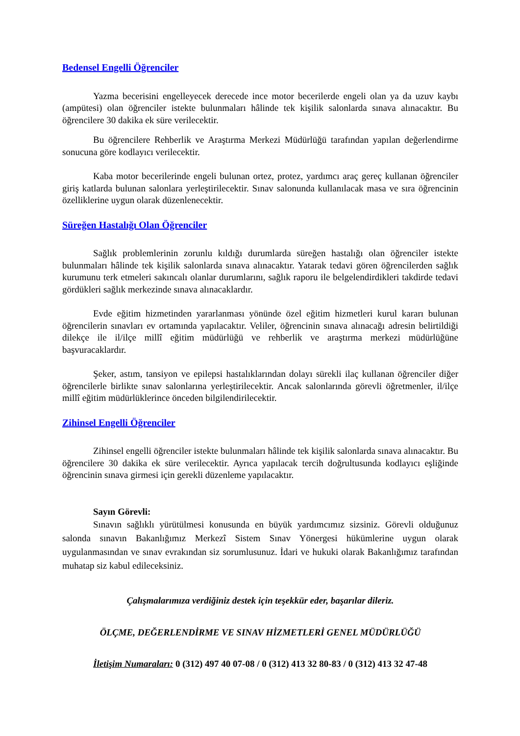Bedensel Engelli Öğrenciler
Yazma becerisini engelleyecek derecede ince motor becerilerde engeli olan ya da uzuv kaybı (ampütesi) olan öğrenciler istekte bulunmaları hâlinde tek kişilik salonlarda sınava alınacaktır. Bu öğrencilere 30 dakika ek süre verilecektir.
Bu öğrencilere Rehberlik ve Araştırma Merkezi Müdürlüğü tarafından yapılan değerlendirme sonucuna göre kodlayıcı verilecektir.
Kaba motor becerilerinde engeli bulunan ortez, protez, yardımcı araç gereç kullanan öğrenciler giriş katlarda bulunan salonlara yerleştirilecektir. Sınav salonunda kullanılacak masa ve sıra öğrencinin özelliklerine uygun olarak düzenlenecektir.
Süreğen Hastalığı Olan Öğrenciler
Sağlık problemlerinin zorunlu kıldığı durumlarda süreğen hastalığı olan öğrenciler istekte bulunmaları hâlinde tek kişilik salonlarda sınava alınacaktır. Yatarak tedavi gören öğrencilerden sağlık kurumunu terk etmeleri sakıncalı olanlar durumlarını, sağlık raporu ile belgelendirdikleri takdirde tedavi gördükleri sağlık merkezinde sınava alınacaklardır.
Evde eğitim hizmetinden yararlanması yönünde özel eğitim hizmetleri kurul kararı bulunan öğrencilerin sınavları ev ortamında yapılacaktır. Veliler, öğrencinin sınava alınacağı adresin belirtildiği dilekçe ile il/ilçe millî eğitim müdürlüğü ve rehberlik ve araştırma merkezi müdürlüğüne başvuracaklardır.
Şeker, astım, tansiyon ve epilepsi hastalıklarından dolayı sürekli ilaç kullanan öğrenciler diğer öğrencilerle birlikte sınav salonlarına yerleştirilecektir. Ancak salonlarında görevli öğretmenler, il/ilçe millî eğitim müdürlüklerince önceden bilgilendirilecektir.
Zihinsel Engelli Öğrenciler
Zihinsel engelli öğrenciler istekte bulunmaları hâlinde tek kişilik salonlarda sınava alınacaktır. Bu öğrencilere 30 dakika ek süre verilecektir. Ayrıca yapılacak tercih doğrultusunda kodlayıcı eşliğinde öğrencinin sınava girmesi için gerekli düzenleme yapılacaktır.
Sayın Görevli:
Sınavın sağlıklı yürütülmesi konusunda en büyük yardımcımız sizsiniz. Görevli olduğunuz salonda sınavın Bakanlığımız Merkezî Sistem Sınav Yönergesi hükümlerine uygun olarak uygulanmasından ve sınav evrakından siz sorumlusunuz. İdari ve hukuki olarak Bakanlığımız tarafından muhatap siz kabul edileceksiniz.
Çalışmalarımıza verdiğiniz destek için teşekkür eder, başarılar dileriz.
ÖLÇME, DEĞERLENDİRME VE SINAV HİZMETLERİ GENEL MÜDÜRLÜĞÜ
İletişim Numaraları: 0 (312) 497 40 07-08 / 0 (312) 413 32 80-83 / 0 (312) 413 32 47-48